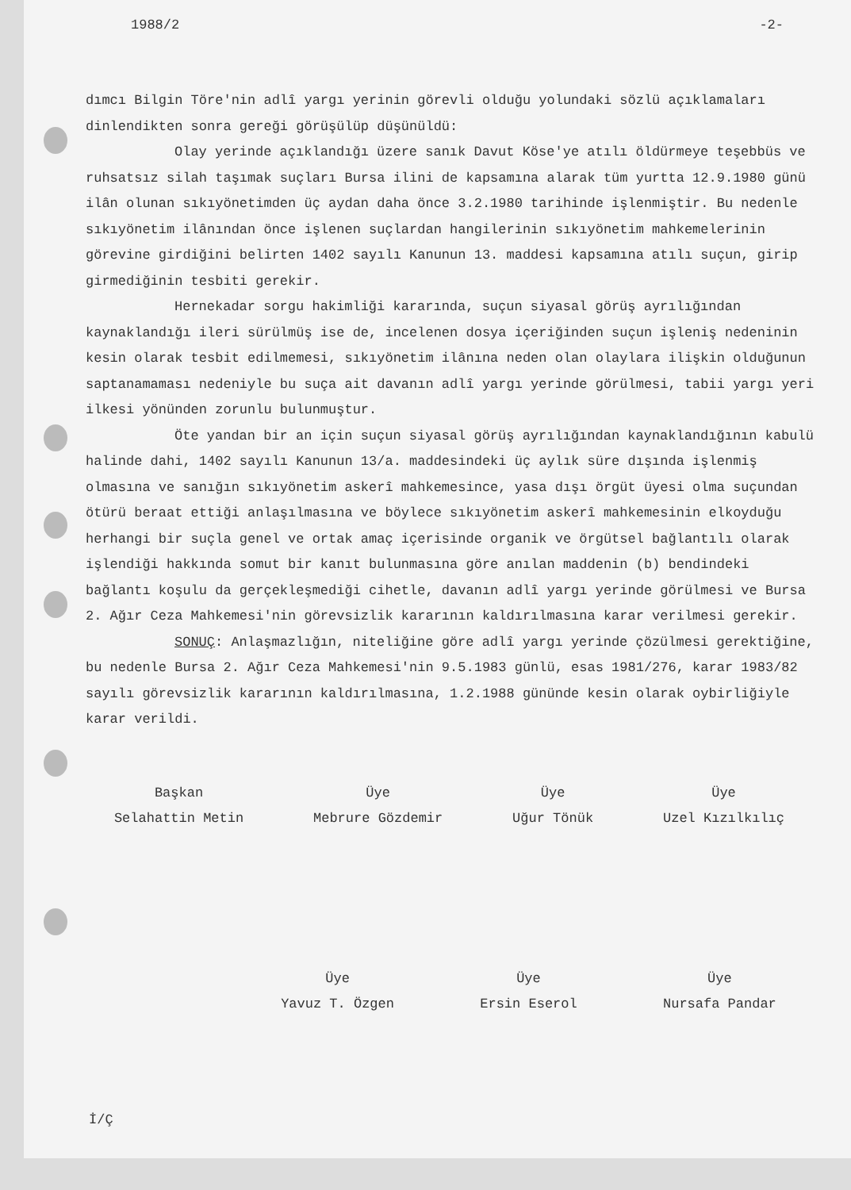1988/2 -2-
dımcı Bilgin Töre'nin adlî yargı yerinin görevli olduğu yolundaki sözlü açıklamaları dinlendikten sonra gereği görüşülüp düşünüldü:
Olay yerinde açıklandığı üzere sanık Davut Köse'ye atılı öldürmeye teşebbüs ve ruhsatsız silah taşımak suçları Bursa ilini de kapsamına alarak tüm yurtta 12.9.1980 günü ilân olunan sıkıyönetimden üç aydan daha önce 3.2.1980 tarihinde işlenmiştir. Bu nedenle sıkıyönetim ilânından önce işlenen suçlardan hangilerinin sıkıyönetim mahkemelerinin görevine girdiğini belirten 1402 sayılı Kanunun 13. maddesi kapsamına atılı suçun, girip girmediğinin tesbiti gerekir.
Hernekadar sorgu hakimliği kararında, suçun siyasal görüş ayrılığından kaynaklandığı ileri sürülmüş ise de, incelenen dosya içeriğinden suçun işleniş nedeninin kesin olarak tesbit edilmemesi, sıkıyönetim ilânına neden olan olaylara ilişkin olduğunun saptanamaması nedeniyle bu suça ait davanın adlî yargı yerinde görülmesi, tabii yargı yeri ilkesi yönünden zorunlu bulunmuştur.
Öte yandan bir an için suçun siyasal görüş ayrılığından kaynaklandığının kabulü halinde dahi, 1402 sayılı Kanunun 13/a. maddesindeki üç aylık süre dışında işlenmiş olmasına ve sanığın sıkıyönetim askerî mahkemesince, yasa dışı örgüt üyesi olma suçundan ötürü beraat ettiği anlaşılmasına ve böylece sıkıyönetim askerî mahkemesinin elkoyduğu herhangi bir suçla genel ve ortak amaç içerisinde organik ve örgütsel bağlantılı olarak işlendiği hakkında somut bir kanıt bulunmasına göre anılan maddenin (b) bendindeki bağlantı koşulu da gerçekleşmediği cihetle, davanın adlî yargı yerinde görülmesi ve Bursa 2. Ağır Ceza Mahkemesi'nin görevsizlik kararının kaldırılmasına karar verilmesi gerekir.
SONUÇ: Anlaşmazlığın, niteliğine göre adlî yargı yerinde çözülmesi gerektiğine, bu nedenle Bursa 2. Ağır Ceza Mahkemesi'nin 9.5.1983 günlü, esas 1981/276, karar 1983/82 sayılı görevsizlik kararının kaldırılmasına, 1.2.1988 gününde kesin olarak oybirliğiyle karar verildi.
Başkan
Selahattin Metin
Üye
Mebrure Gözdemir
Üye
Uğur Tönük
Üye
Uzel Kızılkılıç
Üye
Yavuz T. Özgen
Üye
Ersin Eserol
Üye
Nursafa Pandar
İ/Ç